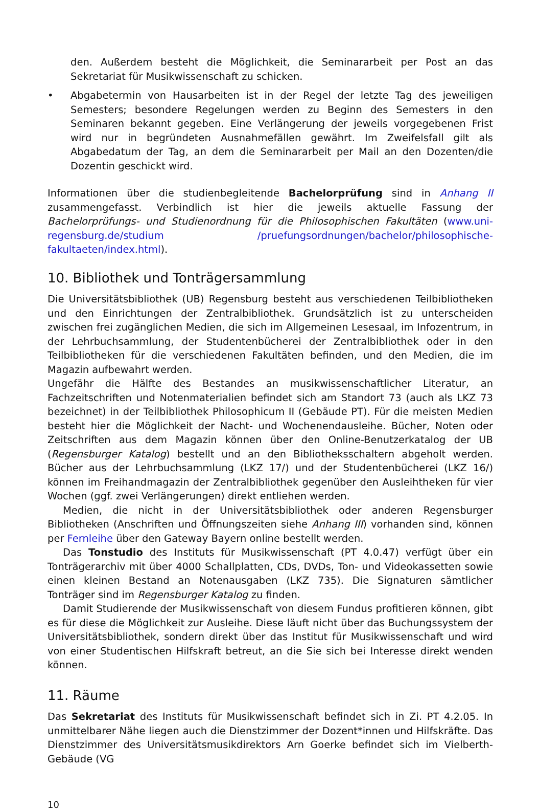den. Außerdem besteht die Möglichkeit, die Seminararbeit per Post an das Sekretariat für Musikwissenschaft zu schicken.
• Abgabetermin von Hausarbeiten ist in der Regel der letzte Tag des jeweiligen Semesters; besondere Regelungen werden zu Beginn des Semesters in den Seminaren bekannt gegeben. Eine Verlängerung der jeweils vorgegebenen Frist wird nur in begründeten Ausnahmefällen gewährt. Im Zweifelsfall gilt als Abgabedatum der Tag, an dem die Seminararbeit per Mail an den Dozenten/die Dozentin geschickt wird.
Informationen über die studienbegleitende Bachelorprüfung sind in Anhang II zusammengefasst. Verbindlich ist hier die jeweils aktuelle Fassung der Bachelorprüfungs- und Studienordnung für die Philosophischen Fakultäten (www.uni-regensburg.de/studium /pruefungsordnungen/bachelor/philosophische-fakultaeten/index.html).
10. Bibliothek und Tonträgersammlung
Die Universitätsbibliothek (UB) Regensburg besteht aus verschiedenen Teilbibliotheken und den Einrichtungen der Zentralbibliothek. Grundsätzlich ist zu unterscheiden zwischen frei zugänglichen Medien, die sich im Allgemeinen Lesesaal, im Infozentrum, in der Lehrbuchsammlung, der Studentenbücherei der Zentralbibliothek oder in den Teilbibliotheken für die verschiedenen Fakultäten befinden, und den Medien, die im Magazin aufbewahrt werden.
Ungefähr die Hälfte des Bestandes an musikwissenschaftlicher Literatur, an Fachzeitschriften und Notenmaterialien befindet sich am Standort 73 (auch als LKZ 73 bezeichnet) in der Teilbibliothek Philosophicum II (Gebäude PT). Für die meisten Medien besteht hier die Möglichkeit der Nacht- und Wochenendausleihe. Bücher, Noten oder Zeitschriften aus dem Magazin können über den Online-Benutzerkatalog der UB (Regensburger Katalog) bestellt und an den Bibliotheksschaltern abgeholt werden. Bücher aus der Lehrbuchsammlung (LKZ 17/) und der Studentenbücherei (LKZ 16/) können im Freihandmagazin der Zentralbibliothek gegenüber den Ausleihtheken für vier Wochen (ggf. zwei Verlängerungen) direkt entliehen werden.
Medien, die nicht in der Universitätsbibliothek oder anderen Regensburger Bibliotheken (Anschriften und Öffnungszeiten siehe Anhang III) vorhanden sind, können per Fernleihe über den Gateway Bayern online bestellt werden.
Das Tonstudio des Instituts für Musikwissenschaft (PT 4.0.47) verfügt über ein Tonträgerarchiv mit über 4000 Schallplatten, CDs, DVDs, Ton- und Videokassetten sowie einen kleinen Bestand an Notenausgaben (LKZ 735). Die Signaturen sämtlicher Tonträger sind im Regensburger Katalog zu finden.
Damit Studierende der Musikwissenschaft von diesem Fundus profitieren können, gibt es für diese die Möglichkeit zur Ausleihe. Diese läuft nicht über das Buchungssystem der Universitätsbibliothek, sondern direkt über das Institut für Musikwissenschaft und wird von einer Studentischen Hilfskraft betreut, an die Sie sich bei Interesse direkt wenden können.
11. Räume
Das Sekretariat des Instituts für Musikwissenschaft befindet sich in Zi. PT 4.2.05. In unmittelbarer Nähe liegen auch die Dienstzimmer der Dozent*innen und Hilfskräfte. Das Dienstzimmer des Universitätsmusikdirektors Arn Goerke befindet sich im Vielberth-Gebäude (VG
10